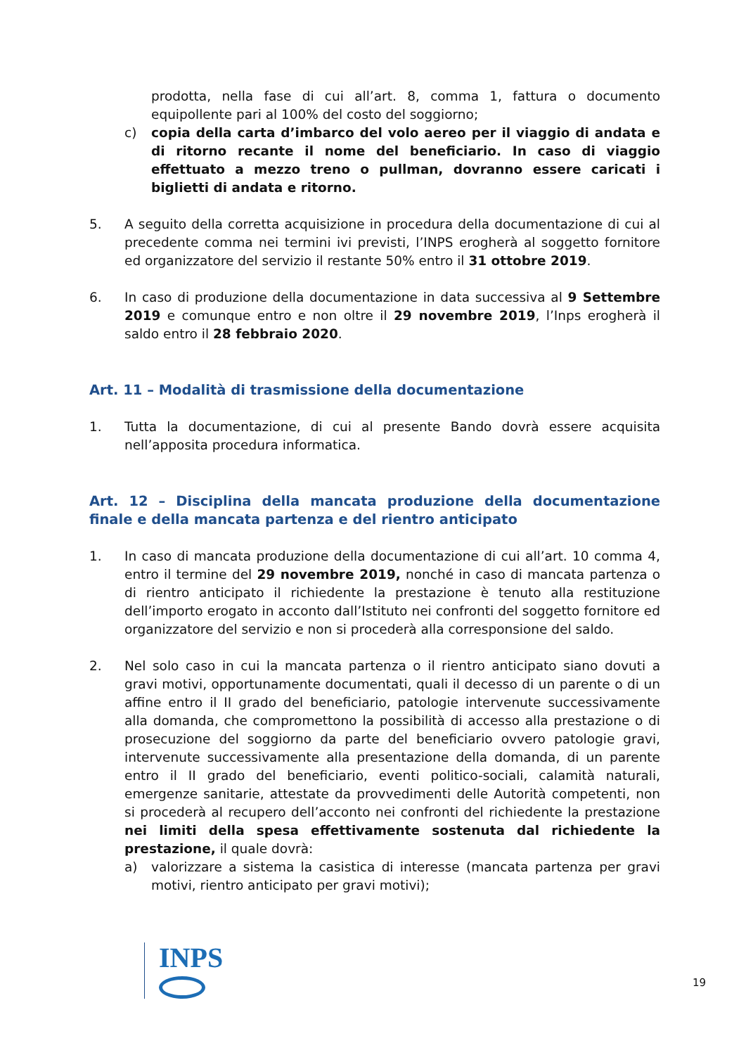prodotta, nella fase di cui all’art. 8, comma 1, fattura o documento equipollente pari al 100% del costo del soggiorno;
c) copia della carta d’imbarco del volo aereo per il viaggio di andata e di ritorno recante il nome del beneficiario. In caso di viaggio effettuato a mezzo treno o pullman, dovranno essere caricati i biglietti di andata e ritorno.
5. A seguito della corretta acquisizione in procedura della documentazione di cui al precedente comma nei termini ivi previsti, l’INPS erogherà al soggetto fornitore ed organizzatore del servizio il restante 50% entro il 31 ottobre 2019.
6. In caso di produzione della documentazione in data successiva al 9 Settembre 2019 e comunque entro e non oltre il 29 novembre 2019, l’Inps erogherà il saldo entro il 28 febbraio 2020.
Art. 11 – Modalità di trasmissione della documentazione
1. Tutta la documentazione, di cui al presente Bando dovrà essere acquisita nell’apposita procedura informatica.
Art. 12 – Disciplina della mancata produzione della documentazione finale e della mancata partenza e del rientro anticipato
1. In caso di mancata produzione della documentazione di cui all’art. 10 comma 4, entro il termine del 29 novembre 2019, nonché in caso di mancata partenza o di rientro anticipato il richiedente la prestazione è tenuto alla restituzione dell’importo erogato in acconto dall’Istituto nei confronti del soggetto fornitore ed organizzatore del servizio e non si procederà alla corresponsione del saldo.
2. Nel solo caso in cui la mancata partenza o il rientro anticipato siano dovuti a gravi motivi, opportunamente documentati, quali il decesso di un parente o di un affine entro il II grado del beneficiario, patologie intervenute successivamente alla domanda, che compromettono la possibilità di accesso alla prestazione o di prosecuzione del soggiorno da parte del beneficiario ovvero patologie gravi, intervenute successivamente alla presentazione della domanda, di un parente entro il II grado del beneficiario, eventi politico-sociali, calamità naturali, emergenze sanitarie, attestate da provvedimenti delle Autorità competenti, non si procederà al recupero dell’acconto nei confronti del richiedente la prestazione nei limiti della spesa effettivamente sostenuta dal richiedente la prestazione, il quale dovrà:
a) valorizzare a sistema la casistica di interesse (mancata partenza per gravi motivi, rientro anticipato per gravi motivi);
INPS
19